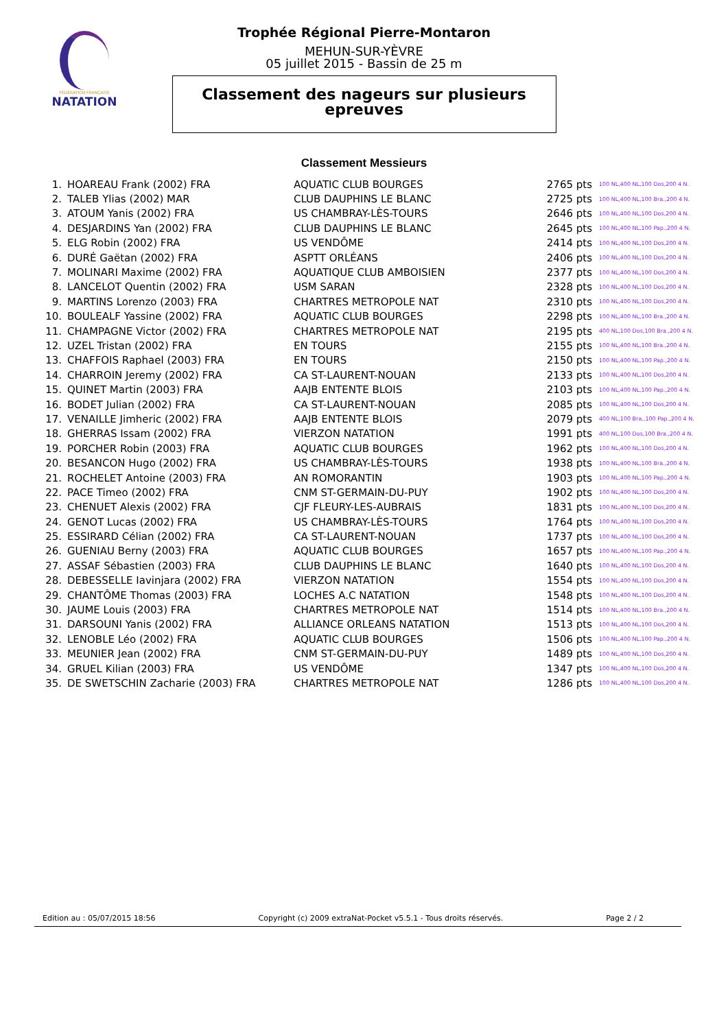FÉDÉRATION FRANÇAISE
NATATION
Trophée Régional Pierre-Montaron
MEHUN-SUR-YÈVRE
05 juillet 2015 - Bassin de 25 m
Classement des nageurs sur plusieurs
epreuves
Classement Messieurs
| 1. | HOAREAU Frank (2002) FRA | AQUATIC CLUB BOURGES | 2765 pts | 100 NL,400 NL,100 Dos,200 4 N. |
| 2. | TALEB Ylias (2002) MAR | CLUB DAUPHINS LE BLANC | 2725 pts | 100 NL,400 NL,100 Bra.,200 4 N. |
| 3. | ATOUM Yanis (2002) FRA | US CHAMBRAY-LÈS-TOURS | 2646 pts | 100 NL,400 NL,100 Dos,200 4 N. |
| 4. | DESJARDINS Yan (2002) FRA | CLUB DAUPHINS LE BLANC | 2645 pts | 100 NL,400 NL,100 Pap.,200 4 N. |
| 5. | ELG Robin (2002) FRA | US VENDÔME | 2414 pts | 100 NL,400 NL,100 Dos,200 4 N. |
| 6. | DURÉ Gaëtan (2002) FRA | ASPTT ORLÉANS | 2406 pts | 100 NL,400 NL,100 Dos,200 4 N. |
| 7. | MOLINARI Maxime (2002) FRA | AQUATIQUE CLUB AMBOISIEN | 2377 pts | 100 NL,400 NL,100 Dos,200 4 N. |
| 8. | LANCELOT Quentin (2002) FRA | USM SARAN | 2328 pts | 100 NL,400 NL,100 Dos,200 4 N. |
| 9. | MARTINS Lorenzo (2003) FRA | CHARTRES METROPOLE NAT | 2310 pts | 100 NL,400 NL,100 Dos,200 4 N. |
| 10. | BOULEALF Yassine (2002) FRA | AQUATIC CLUB BOURGES | 2298 pts | 100 NL,400 NL,100 Bra.,200 4 N. |
| 11. | CHAMPAGNE Victor (2002) FRA | CHARTRES METROPOLE NAT | 2195 pts | 400 NL,100 Dos,100 Bra.,200 4 N. |
| 12. | UZEL Tristan (2002) FRA | EN TOURS | 2155 pts | 100 NL,400 NL,100 Bra.,200 4 N. |
| 13. | CHAFFOIS Raphael (2003) FRA | EN TOURS | 2150 pts | 100 NL,400 NL,100 Pap.,200 4 N. |
| 14. | CHARROIN Jeremy (2002) FRA | CA ST-LAURENT-NOUAN | 2133 pts | 100 NL,400 NL,100 Dos,200 4 N. |
| 15. | QUINET Martin (2003) FRA | AAJB ENTENTE BLOIS | 2103 pts | 100 NL,400 NL,100 Pap.,200 4 N. |
| 16. | BODET Julian (2002) FRA | CA ST-LAURENT-NOUAN | 2085 pts | 100 NL,400 NL,100 Dos,200 4 N. |
| 17. | VENAILLE Jimheric (2002) FRA | AAJB ENTENTE BLOIS | 2079 pts | 400 NL,100 Bra.,100 Pap.,200 4 N. |
| 18. | GHERRAS Issam (2002) FRA | VIERZON NATATION | 1991 pts | 400 NL,100 Dos,100 Bra.,200 4 N. |
| 19. | PORCHER Robin (2003) FRA | AQUATIC CLUB BOURGES | 1962 pts | 100 NL,400 NL,100 Dos,200 4 N. |
| 20. | BESANCON Hugo (2002) FRA | US CHAMBRAY-LÈS-TOURS | 1938 pts | 100 NL,400 NL,100 Bra.,200 4 N. |
| 21. | ROCHELET Antoine (2003) FRA | AN ROMORANTIN | 1903 pts | 100 NL,400 NL,100 Pap.,200 4 N. |
| 22. | PACE Timeo (2002) FRA | CNM ST-GERMAIN-DU-PUY | 1902 pts | 100 NL,400 NL,100 Dos,200 4 N. |
| 23. | CHENUET Alexis (2002) FRA | CJF FLEURY-LES-AUBRAIS | 1831 pts | 100 NL,400 NL,100 Dos,200 4 N. |
| 24. | GENOT Lucas (2002) FRA | US CHAMBRAY-LÈS-TOURS | 1764 pts | 100 NL,400 NL,100 Dos,200 4 N. |
| 25. | ESSIRARD Célian (2002) FRA | CA ST-LAURENT-NOUAN | 1737 pts | 100 NL,400 NL,100 Dos,200 4 N. |
| 26. | GUENIAU Berny (2003) FRA | AQUATIC CLUB BOURGES | 1657 pts | 100 NL,400 NL,100 Pap.,200 4 N. |
| 27. | ASSAF Sébastien (2003) FRA | CLUB DAUPHINS LE BLANC | 1640 pts | 100 NL,400 NL,100 Dos,200 4 N. |
| 28. | DEBESSELLE Iavinjara (2002) FRA | VIERZON NATATION | 1554 pts | 100 NL,400 NL,100 Dos,200 4 N. |
| 29. | CHANTÔME Thomas (2003) FRA | LOCHES A.C NATATION | 1548 pts | 100 NL,400 NL,100 Dos,200 4 N. |
| 30. | JAUME Louis (2003) FRA | CHARTRES METROPOLE NAT | 1514 pts | 100 NL,400 NL,100 Bra.,200 4 N. |
| 31. | DARSOUNI Yanis (2002) FRA | ALLIANCE ORLEANS NATATION | 1513 pts | 100 NL,400 NL,100 Dos,200 4 N. |
| 32. | LENOBLE Léo (2002) FRA | AQUATIC CLUB BOURGES | 1506 pts | 100 NL,400 NL,100 Pap.,200 4 N. |
| 33. | MEUNIER Jean (2002) FRA | CNM ST-GERMAIN-DU-PUY | 1489 pts | 100 NL,400 NL,100 Dos,200 4 N. |
| 34. | GRUEL Kilian (2003) FRA | US VENDÔME | 1347 pts | 100 NL,400 NL,100 Dos,200 4 N. |
| 35. | DE SWETSCHIN Zacharie (2003) FRA | CHARTRES METROPOLE NAT | 1286 pts | 100 NL,400 NL,100 Dos,200 4 N. |
Edition au : 05/07/2015 18:56 Copyright (c) 2009 extraNat-Pocket v5.5.1 - Tous droits réservés. Page 2 / 2